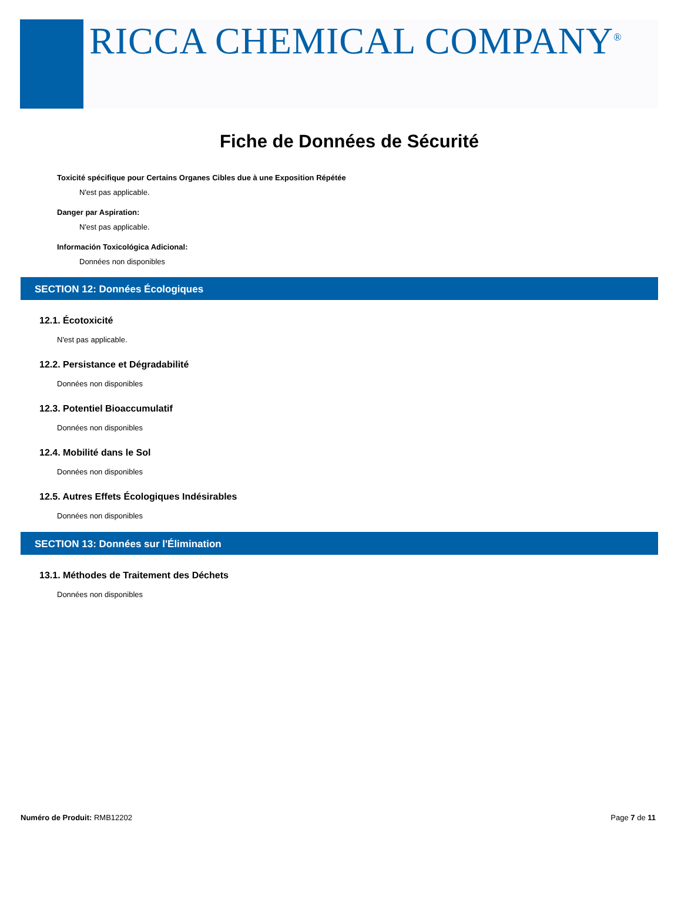RICCA CHEMICAL COMPANY<sup>®</sup>
Fiche de Données de Sécurité
Toxicité spécifique pour Certains Organes Cibles due à une Exposition Répétée
N'est pas applicable.
Danger par Aspiration:
N'est pas applicable.
Información Toxicológica Adicional:
Données non disponibles
SECTION 12: Données Écologiques
12.1. Écotoxicité
N'est pas applicable.
12.2. Persistance et Dégradabilité
Données non disponibles
12.3. Potentiel Bioaccumulatif
Données non disponibles
12.4. Mobilité dans le Sol
Données non disponibles
12.5. Autres Effets Écologiques Indésirables
Données non disponibles
SECTION 13: Données sur l'Élimination
13.1. Méthodes de Traitement des Déchets
Données non disponibles
Numéro de Produit: RMB12202 Page 7 de 11